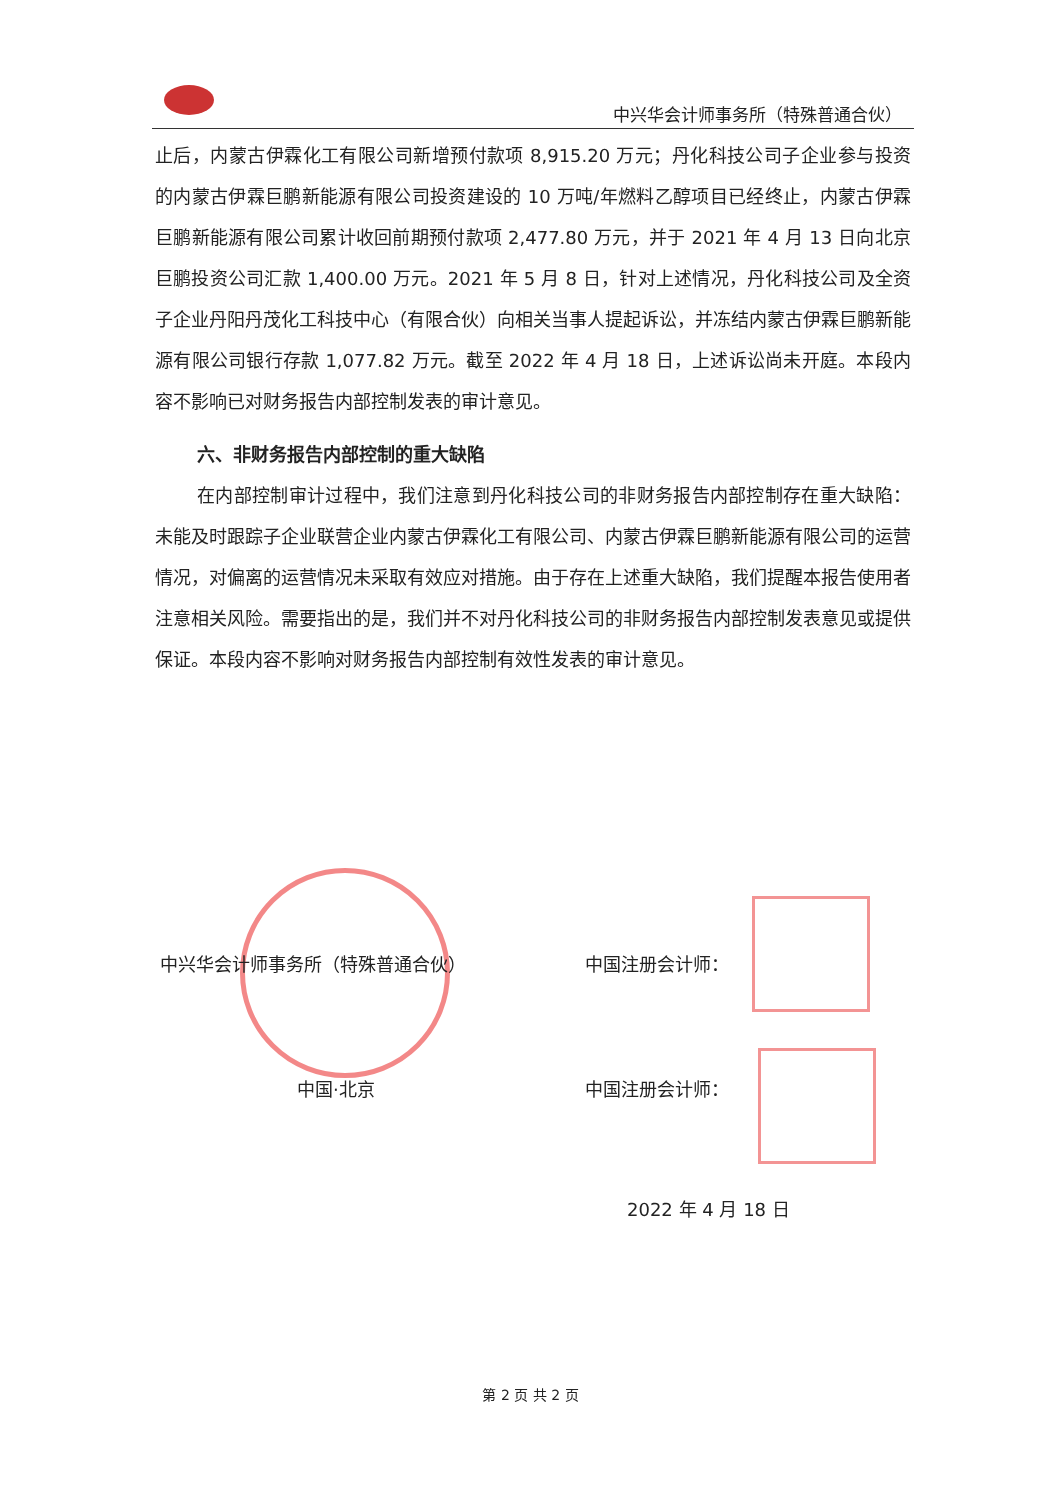中兴华会计师事务所（特殊普通合伙）
止后，内蒙古伊霖化工有限公司新增预付款项 8,915.20 万元；丹化科技公司子企业参与投资的内蒙古伊霖巨鹏新能源有限公司投资建设的 10 万吨/年燃料乙醇项目已经终止，内蒙古伊霖巨鹏新能源有限公司累计收回前期预付款项 2,477.80 万元，并于 2021 年 4 月 13 日向北京巨鹏投资公司汇款 1,400.00 万元。2021 年 5 月 8 日，针对上述情况，丹化科技公司及全资子企业丹阳丹茂化工科技中心（有限合伙）向相关当事人提起诉讼，并冻结内蒙古伊霖巨鹏新能源有限公司银行存款 1,077.82 万元。截至 2022 年 4 月 18 日，上述诉讼尚未开庭。本段内容不影响已对财务报告内部控制发表的审计意见。
六、非财务报告内部控制的重大缺陷
在内部控制审计过程中，我们注意到丹化科技公司的非财务报告内部控制存在重大缺陷：未能及时跟踪子企业联营企业内蒙古伊霖化工有限公司、内蒙古伊霖巨鹏新能源有限公司的运营情况，对偏离的运营情况未采取有效应对措施。由于存在上述重大缺陷，我们提醒本报告使用者注意相关风险。需要指出的是，我们并不对丹化科技公司的非财务报告内部控制发表意见或提供保证。本段内容不影响对财务报告内部控制有效性发表的审计意见。
中兴华会计师事务所（特殊普通合伙）
中国·北京
中国注册会计师：
中国注册会计师：
2022 年 4 月 18 日
第 2 页 共 2 页